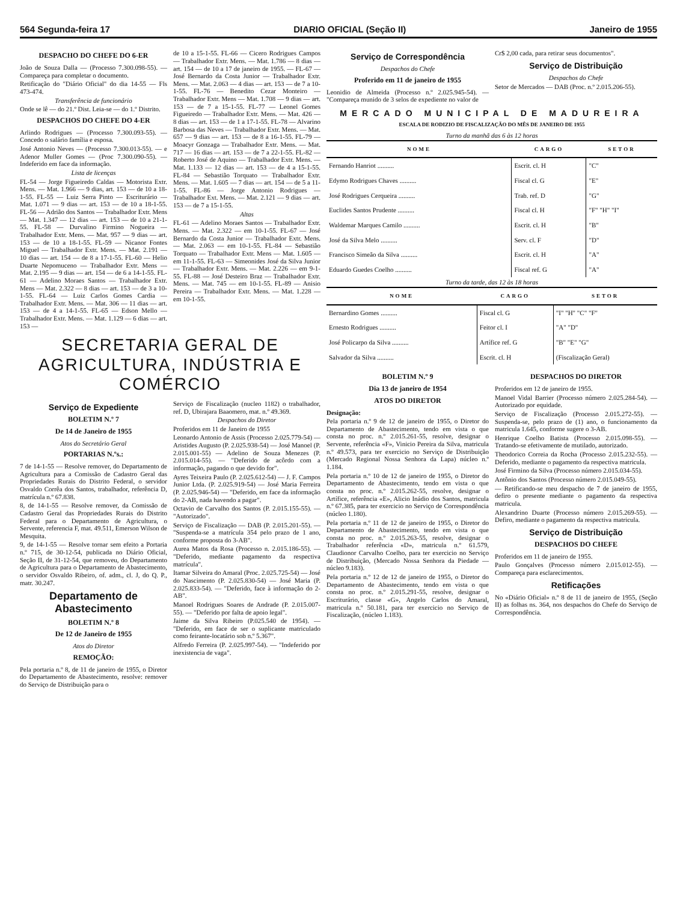564 Segunda-feira 17 DIARIO OFICIAL (Seção II) Janeiro de 1955
DESPACHO DO CHEFE DO 6-ER
João de Souza Dalla — (Processo 7.300.098-55). — Compareça para completar o documento.
Retificação do "Diário Oficial" do dia 14-55 — Fls 473-474.
Transferência de funcionário
Onde se lê — do 21.º Dist. Leia-se — do 1.º Distrito.
DESPACHOS DO CHEFE DO 4-ER
Arlindo Rodrigues — (Processo 7.300.093-55). — Concedo o salário família e esposa.
José Antonio Neves — (Processo 7.300.013-55). — e Adenor Muller Gomes — (Proc 7.300.090-55). — Indeferido em face da informação.
Lista de licenças
FL-54 — Jorge Figueiredo Caldas — Motorista Extr. Mens. — Mat. 1.966 — 9 dias, art. 153 — de 10 a 18-1-55. FL-55 — Luiz Serra Pinto — Escriturário — Mat. 1.071 — 9 dias — art. 153 — de 10 a 18-1-55. FL-56 — Adrião dos Santos — Trabalhador Extr. Mens — Mat. 1.347 — 12 dias — art. 153 — de 10 a 21-1-55. FL-58 — Durvalino Firmino Nogueira — Trabalhador Extr. Mens. — Mat. 957 — 9 dias — art. 153 — de 10 a 18-1-55. FL-59 — Nicanor Fontes Miguel — Trabalhador Extr. Mens. — Mat. 2.191 — 10 dias — art. 154 — de 8 a 17-1-55. FL-60 — Helio Duarte Nepomuceno — Trabalhador Extr. Mens — Mat. 2.195 — 9 dias — art. 154 — de 6 a 14-1-55. FL-61 — Adelino Moraes Santos — Trabalhador Extr. Mens — Mat. 2.322 — 8 dias — art. 153 — de 3 a 10-1-55. FL-64 — Luiz Carlos Gomes Cardia — Trabalhador Extr. Mens. — Mat. 306 — 11 dias — art. 153 — de 4 a 14-1-55. FL-65 — Edson Mello — Trabalhador Extr. Mens. — Mat. 1.129 — 6 dias — art. 153 —
de 10 a 15-1-55. FL-66 — Cicero Rodrigues Campos — Trabalhador Extr. Mens. — Mat. 1.786 — 8 dias — art. 154 — de 10 a 17 de janeiro de 1955. — FL-67 — José Bernardo da Costa Junior — Trabalhador Extr. Mens. — Mat. 2.063 — 4 dias — art. 153 — de 7 a 10-1-55. FL-76 — Benedito Cezar Monteiro — Trabalhador Extr. Mens — Mat. 1.708 — 9 dias — art. 153 — de 7 a 15-1-55. FL-77 — Leonel Gomes Figueiredo — Trabalhador Extr. Mens. — Mat. 426 — 8 dias — art. 153 — de 1 a 17-1-55. FL-78 — Alvarino Barbosa das Neves — Trabalhador Extr. Mens. — Mat. 657 — 9 dias — art. 153 — de 8 a 16-1-55. FL-79 — Moacyr Gonzaga — Trabalhador Extr. Mens. — Mat. 717 — 16 dias — art. 153 — de 7 a 22-1-55. FL-82 — Roberto José de Aquino — Trabalhador Extr. Mens. — Mat. 1.133 — 12 dias — art. 153 — de 4 a 15-1-55. FL-84 — Sebastião Torquato — Trabalhador Extr. Mens. — Mat. 1.605 — 7 dias — art. 154 — de 5 a 11-1-55. FL-86 — Jorge Antonio Rodrigues — Trabalhador Ext. Mens. — Mat. 2.121 — 9 dias — art. 153 — de 7 a 15-1-55.
Altas
FL-61 — Adelino Moraes Santos — Trabalhador Extr. Mens. — Mat. 2.322 — em 10-1-55. FL-67 — José Bernardo da Costa Junior — Trabalhador Extr. Mens. — Mat. 2.063 — em 10-1-55. FL-84 — Sebastião Torquato — Trabalhador Extr. Mens — Mat. 1.605 — em 11-1-55. FL-63 — Simeonides José da Silva Junior — Trabalhador Extr. Mens. — Mat. 2.226 — em 9-1-55. FL-88 — José Desteiro Braz — Trabalhador Extr. Mens. — Mat. 745 — em 10-1-55. FL-89 — Anisio Pereira — Trabalhador Extr. Mens. — Mat. 1.228 — em 10-1-55.
SECRETARIA GERAL DE AGRICULTURA, INDÚSTRIA E COMÉRCIO
Serviço de Expediente
BOLETIM N.º 7
De 14 de Janeiro de 1955
Atos do Secretário Geral
PORTARIAS N.ºs.:
7 de 14-1-55 — Resolve remover, do Departamento de Agricultura para a Comissão de Cadastro Geral das Propriedades Rurais do Distrito Federal, o servidor Osvaldo Corrêa dos Santos, trabalhador, referência D, matrícula n.º 67.838.
8, de 14-1-55 — Resolve remover, da Comissão de Cadastro Geral das Propriedades Rurais do Distrito Federal para o Departamento de Agricultura, o Servente, referencia F, mat. 49.511, Emerson Wilson de Mesquita.
9, de 14-1-55 — Resolve tornar sem efeito a Portaria n.º 715, de 30-12-54, publicada no Diário Oficial, Seção II, de 31-12-54, que removeu, do Departamento de Agricultura para o Departamento de Abastecimento, o servidor Osvaldo Ribeiro, of. adm., cl. J, do Q. P., matr. 30.247.
Departamento de Abastecimento
BOLETIM N.º 8
De 12 de Janeiro de 1955
Atos do Diretor
REMOÇÃO:
Pela portaria n.º 8, de 11 de janeiro de 1955, o Diretor do Departamento de Abastecimento, resolve: remover do Serviço de Distribuição para o
Serviço de Fiscalização (nucleo 1182) o trabalhador, ref. D, Ubirajara Baaomero, mat. n.º 49.369.
Despachos do Diretor
Proferidos em 11 de Janeiro de 1955
Leonardo Antonio de Assis (Processo 2.025.779-54) — Aristides Augusto (P. 2.025.938-54) — José Manoel (P. 2.015.001-55) — Adelino de Souza Menezes (P. 2.015.014-55). — "Deferido de acôrdo com a informação, pagando o que devido for".
Ayres Teixeira Paulo (P. 2.025.612-54) — J. F. Campos Junior Ltda. (P. 2.025.919-54) — José Maria Ferreira (P. 2.025.946-54) — "Deferido, em face da informação do 2-AB, nada havendo a pagar".
Octavio de Carvalho dos Santos (P. 2.015.155-55). — "Autorizado".
Serviço de Fiscalização — DAB (P. 2.015.201-55). — "Suspenda-se a matrícula 354 pelo prazo de 1 ano, conforme proposta do 3-AB".
Aurea Matos da Rosa (Processo n. 2.015.186-55). — "Deferido, mediante pagamento da respectiva matrícula".
Itamar Silveira do Amaral (Proc. 2.025.725-54) — José do Nascimento (P. 2.025.830-54) — José Maria (P. 2.025.833-54). — "Deferido, face à informação do 2-AB".
Manoel Rodrigues Soares de Andrade (P. 2.015.007-55). — "Deferido por falta de apoio legal".
Jaime da Silva Ribeiro (P.025.540 de 1954). — "Deferido, em face de ser o suplicante matriculado como feirante-locatário sob n.º 5.367".
Alfredo Ferreira (P. 2.025.997-54). — "Indeferido por inexistencia de vaga".
Serviço de Correspondência
Despachos do Chefe
Proferido em 11 de janeiro de 1955
Leonidio de Almeida (Processo n.º 2.025.945-54). — "Compareça munido de 3 selos de expediente no valor de
Cr$ 2,00 cada, para retirar seus documentos".
Serviço de Distribuição
Despachos do Chefe
Setor de Mercados — DAB (Proc. n.º 2.015.206-55).
MERCADO MUNICIPAL DE MADUREIRA
ESCALA DE RODIZIO DE FISCALIZAÇÃO DO MÊS DE JANEIRO DE 1955
Turno da manhã das 6 às 12 horas
| NOME | CARGO | SETOR |
| --- | --- | --- |
| Fernando Hanriot .......... | Escrit. cl. H | "C" |
| Edymo Rodrigues Chaves .......... | Fiscal cl. G | "E" |
| José Rodrigues Cerqueira .......... | Trab. ref. D | "G" |
| Euclides Santos Prudente .......... | Fiscal cl. H | "F" "H" "I" |
| Waldemar Marques Camilo .......... | Escrit. cl. H | "B" |
| José da Silva Melo .......... | Serv. cl. F | "D" |
| Francisco Simeão da Silva .......... | Escrit. cl. H | "A" |
| Eduardo Guedes Coelho .......... | Fiscal ref. G | "A" |
Turno da tarde, das 12 às 18 horas
| NOME | CARGO | SETOR |
| --- | --- | --- |
| Bernardino Gomes .......... | Fiscal cl. G | "I" "H" "C" "F" |
| Ernesto Rodrigues .......... | Feitor cl. I | "A" "D" |
| José Policarpo da Silva .......... | Artífice ref. G | "B" "E" "G" |
| Salvador da Silva .......... | Escrit. cl. H | (Fiscalização Geral) |
BOLETIM N.º 9
Dia 13 de janeiro de 1954
ATOS DO DIRETOR
Designação:
Pela portaria n.º 9 de 12 de janeiro de 1955, o Diretor do Departamento de Abastecimento, tendo em vista o que consta no proc. n.º 2.015.261-55, resolve, designar o Servente, referência «F», Vinicio Pereira da Silva, matricula n.º 49.573, para ter exercicio no Serviço de Distribuição (Mercado Regional Nossa Senhora da Lapa) núcleo n.º 1.184.
Pela portaria n.º 10 de 12 de janeiro de 1955, o Diretor do Departamento de Abastecimento, tendo em vista o que consta no proc. n.º 2.015.262-55, resolve, designar o Artífice, referência «E», Alicio Inádio dos Santos, matricula n.º 67.385, para ter exercicio no Serviço de Correspondência (núcleo 1.180).
Pela portaria n.º 11 de 12 de janeiro de 1955, o Diretor do Departamento de Abastecimento, tendo em vista o que consta no proc. n.º 2.015.263-55, resolve, designar o Trabalhador referência «D», matricula n.º 61.579, Claudionor Carvalho Coelho, para ter exercicio no Serviço de Distribuição, (Mercado Nossa Senhora da Piedade — núcleo 9.183).
Pela portaria n.º 12 de 12 de janeiro de 1955, o Diretor do Departamento de Abastecimento, tendo em vista o que consta no proc. n.º 2.015.291-55, resolve, designar o Escriturário, classe «G», Angelo Carlos do Amaral, matricula n.º 50.181, para ter exercicio no Serviço de Fiscalização, (núcleo 1.183).
DESPACHOS DO DIRETOR
Proferidos em 12 de janeiro de 1955.
Manoel Vidal Barrier (Processo número 2.025.284-54). — Autorizado por equidade.
Serviço de Fiscalização (Processo 2.015.272-55). — Suspenda-se, pelo prazo de (1) ano, o funcionamento da matricula 1.645, conforme sugere o 3-AB.
Henrique Coelho Batista (Processo 2.015.098-55). — Tratando-se efetivamente de mutilado, autorizado.
Theodorico Correia da Rocha (Processo 2.015.232-55). — Deferido, mediante o pagamento da respectiva matricula.
José Firmino da Silva (Processo número 2.015.034-55).
Antônio dos Santos (Processo número 2.015.049-55).
— Retificando-se meu despacho de 7 de janeiro de 1955, defiro o presente mediante o pagamento da respectiva matricula.
Alexandrino Duarte (Processo número 2.015.269-55). — Defiro, mediante o pagamento da respectiva matricula.
Serviço de Distribuição
DESPACHOS DO CHEFE
Proferidos em 11 de janeiro de 1955.
Paulo Gonçalves (Processo número 2.015.012-55). — Compareça para esclarecimentos.
Retificações
No «Diário Oficial» n.º 8 de 11 de janeiro de 1955, (Seção II) as folhas ns. 364, nos despachos do Chefe do Serviço de Correspondência.